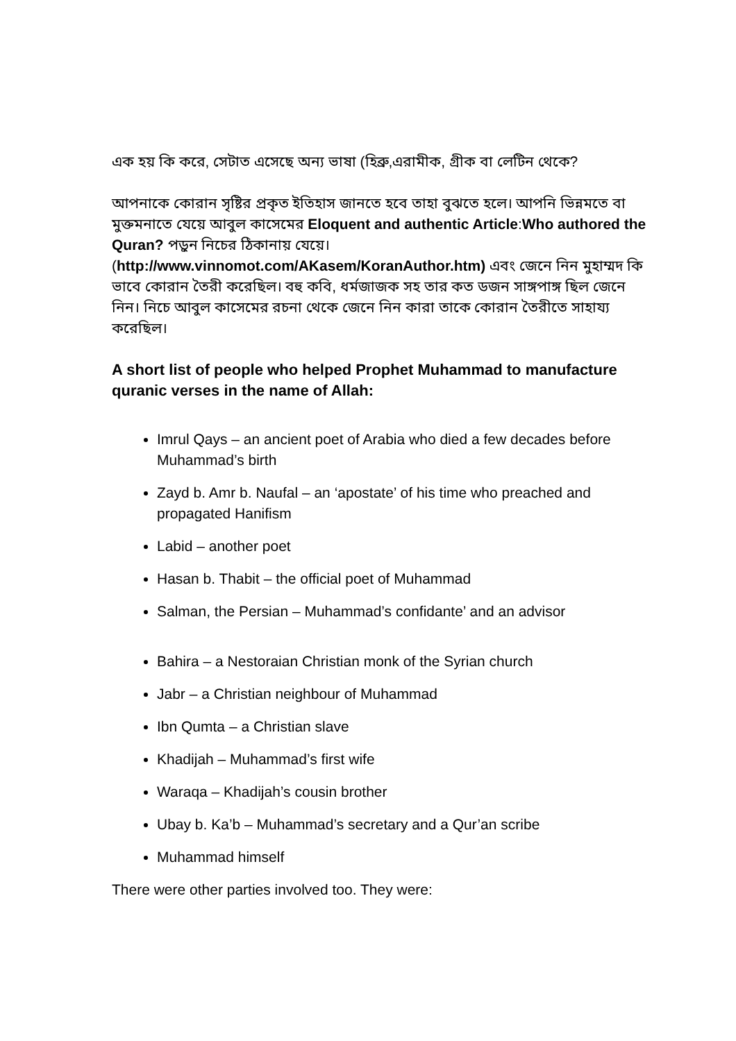এক হয় কি করে, সেটাত এসেছে অন্য ভাষা (হিব্রু,এরামীক, গ্রীক বা লেটিন থেকে?
আপনাকে কোরান সৃষ্টির প্রকৃত ইতিহাস জানতে হবে তাহা বুঝতে হলে। আপনি ভিন্নমতে বা মুক্তমনাতে যেয়ে আবুল কাসেমের Eloquent and authentic Article:Who authored the Quran? পড়ুন নিচের ঠিকানায় যেয়ে। (http://www.vinnomot.com/AKasem/KoranAuthor.htm) এবং জেনে নিন মুহাম্মদ কি ভাবে কোরান তৈরী করেছিল। বহু কবি, ধর্মজাজক সহ তার কত ডজন সাঙ্গপাঙ্গ ছিল জেনে নিন। নিচে আবুল কাসেমের রচনা থেকে জেনে নিন কারা তাকে কোরান তৈরীতে সাহায্য করেছিল।
A short list of people who helped Prophet Muhammad to manufacture quranic verses in the name of Allah:
Imrul Qays – an ancient poet of Arabia who died a few decades before Muhammad’s birth
Zayd b. Amr b. Naufal – an ‘apostate’ of his time who preached and propagated Hanifism
Labid – another poet
Hasan b. Thabit – the official poet of Muhammad
Salman, the Persian – Muhammad’s confidante’ and an advisor
Bahira – a Nestoraian Christian monk of the Syrian church
Jabr – a Christian neighbour of Muhammad
Ibn Qumta – a Christian slave
Khadijah – Muhammad’s first wife
Waraqa – Khadijah’s cousin brother
Ubay b. Ka’b – Muhammad’s secretary and a Qur’an scribe
Muhammad himself
There were other parties involved too. They were: